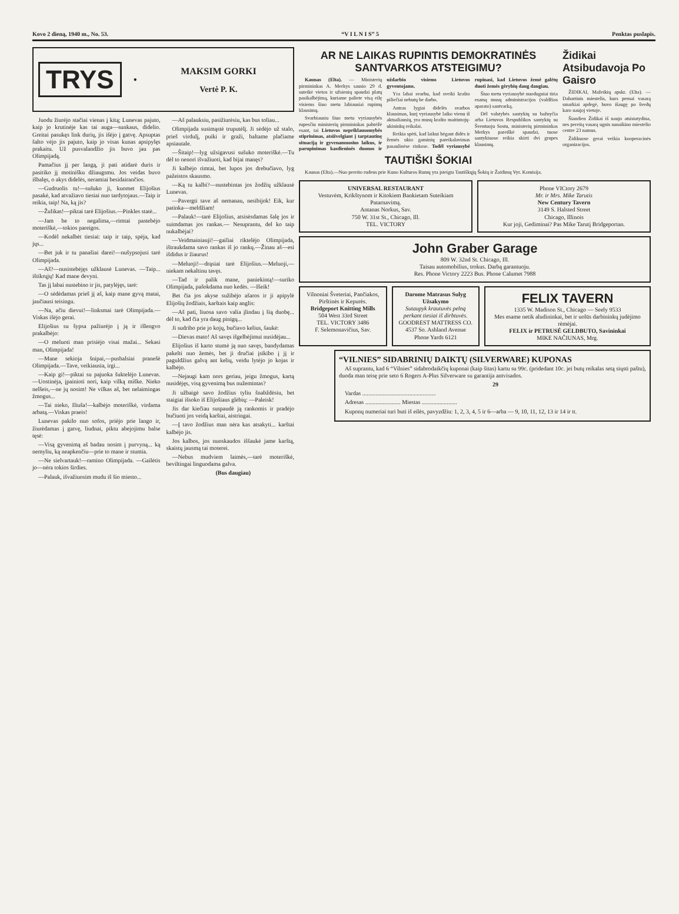Kovo 2 dieną, 1940 m., No. 53. “V I L N I S” 5 Penktas puslapis.
TRYS ●
MAKSIM GORKI
Vertė P. K.
Juodu žiurėjo stačiai vienas į kitą; Lunevas pajuto, kaip jo krutinėje kas tai auga—sunkaus, didelio. Greitai pasukęs link durių, jis išėjo į gatvę. Apsuptas šalto vėjo jis pajuto, kaip jo visas kunas apsipylęs prakaitu. Už pusvalandžio jis buvo jau pas Olimpijadą.
Pamačius jį per langą, ji pati atidarė duris ir pasitiko jį motinišku džiaugsmu. Jos veidas buvo išbalęs, o akys didelės, neramiai besidairančios.
—Gudruolis tu!—sušuko ji, kuomet Elijošius pasakė, kad atvažiavo tiesiai nuo tardytojaus.—Taip ir reikia, taip! Na, ką jis?
—Žulikas!—piktai tarė Elijošius.—Pinkles statė...
—Jam be to negalima,—rimtai pastebėjo moteriškė,—tokios pareigos.
—Kodėl nekalbėt tiesiai: taip ir taip, spėja, kad jųs...
—Bet juk ir tu panašiai darei!—nušypsojusi tarė Olimpijada.
—Aš?—nusistebėjęs užklausė Lunevas. —Taip... ištikrųjų! Kad mane devyni.
Tas jį labai nustebino ir jis, patylėjęs, tarė:
—O sėdėdamas prieš jį aš, kaip mane gyvą matai, jaučiausi teisingu.
—Na, ačiu dievui!—linksmai tarė Olimpijada.—Viskas išėjo gerai.
Elijošius su šypsa pažiurėjo į ją ir išlengvo prakalbėjo:
—O meluoti man prisiėjo visai mažai... Sekasi man, Olimpijada!
—Mane sekioja šnipai,—pusbalsiai pranešė Olimpijada.—Tave, veikiausia, irgi...
—Kaip gi!—piktai su pajuoka šuktelėjo Lunevas.—Uostinėja, įpainioti nori, kaip vilką miške. Nieko nelšeis,—ne jų nosim! Ne vilkas aš, bet nelaimingas žmogus...
—Tai nieko, Iliuša!—kalbėjo moteriškė, virdama arbatą.—Viskas praeis!
Lunevas pakilo nuo sofos, priėjo prie lango ir, žiurėdamas į gatvę, liudnai, piktu abejojimu balse tęsė:
—Visą gyvenimą aš badau nosim į purvyną... ką nemyliu, ką neapkenčiu—prie to mane ir stumia.
—Ne sielvartauk!—ramino Olimpijada. —Gailėtis jo—nėra tokios širdies.
—Palauk, išvažiuosim mudu iš šio miesto...
—Aš palauksiu, pasižiurėsiu, kas bus toliau...
Olimpijada susimąstė truputėlį. Ji sėdėjo už stalo, prieš virdulį, puiki ir graži, baltame plačiame apsiautale.
—Šitaip!—lyg užsigavusi sušuko moteriškė.—Tu dėl to nenori išvažiuoti, kad bijai manęs?
Ji kalbėjo rimtai, bet lupos jos drebučiavo, lyg pažeistos skausmo.
—Ką tu kalbi?—nustebintas jos žodžių užklausė Lunevas.
—Pavergti tave aš nemanau, nesibijok! Eik, kur patinka—meldžiam!
—Palauk!—tarė Elijošius, atsisėsdamas šalę jos ir suimdamas jos rankas.— Nesuprantu, del ko taip nukalbėjai?
—Veidmainiauji!—gailiai riktelėjo Olimpijada, ištraukdama savo rankas iš jo rankų.—Žinau aš—esi išdidus ir žiaurus!
—Meluoji!—drąsiai tarė Elijošius.—Meluoji,—niekam nekaltinu tavęs.
—Tad ir palik mane, paniekintą!—suriko Olimpijada, pašokdama nuo kedės. —Išeik!
Bet čia jos akyse sužibėjo ašaros ir ji apipylė Elijošių žodžiais, karštais kaip anglis:
—Aš pati, liuosa savo valia įlindau į šią duobę... dėl to, kad čia yra daug pinigų...
Ji sudribo prie jo kojų, bučiavo kelius, šaukė:
—Dievas mato! Aš savęs išgelbėjimui nusidėjau...
Elijošius iš karto stumė ją nuo savęs, bandydamas pakelti nuo žemės, bet ji dručiai įsikibo į jį ir paguldžius galvą ant kelių, veidu lytėjo jo kojas ir kalbėjo.
—Nejaugi kam nors geriau, jeigu žmogus, kartą nusidėjęs, visą gyvenimą bus nužemintas?
Ji užbaigė savo žodžius tyliu šnabždėsiu, bet staigiai išsoko iš Elijošiaus glėbių: —Paleisk!
Jis dar kiečiau suspaudė ją rankomis ir pradėjo bučiuoti jos veidą karštai, aistringai.
—Į tavo žodžius man nėra kas atsakyti... karštai kalbėjo jis.
Jos kalbos, jos nuoskaudos iššaukė jame karštą, skaistų jausmą tai moterei.
—Nebus mudviem laimės,—tarė moteriškė, beviltingai linguodama galva.
(Bus daugiau)
AR NE LAIKAS RUPINTIS DEMOKRATINĖS SANTVARKOS ATSTEIGIMU?
Kaunas (Elta). — Ministerių pirmininkas A. Merkys sausio 29 d. suteikė vietos ir užsienių spaudai platų pasikalbėjimą, kuriame paliete visą eilę visiems šiuo metu labiausiai rupimų klausimų.
Svarbiausiu šiuo metu vyriausybės rupesčiu ministerių pirmininkas pabrėžė esant, tai Lietuvos nepriklausomybės stiprinimas, atsižvelgiant į tarptautinę situaciją ir gyvenamuosius laikus, ir parupinimas kasdieninės duonos ir uždarbio visiems Lietuvos gyventojams.
Yra labai svarbu, kad sveiki krašto piliečiai nebutų be darbo.
Antras lygiai didelės svarbos klausimas, kurį vyriausybė laiko vienu iš aktualiausių, yra musų krašto maitintojų-ukininkų reikalai.
Reikia spėti, kad laikui bėgant didės ir žemės ukio gaminių pareikalavimas pasaulinėse rinkose. Todėl vyriausybė rupinasi, kad Lietuvos žemė galėtų duoti žemės gėrybių daug daugiau.
Šiuo metu vyriausybė nuodugniai tiria esamą musų administracijos (valdžios aparato) santvarką.
Dėl valstybės santykių su bažnyčia arba Lietuvos Respublikos santykių su Šventuoju Sostu, ministerių pirmininkas Merkys pareiškė spaudai, tuose santykiuose reikia skirti dvi grupes klausimų.
Židikai Atsibudavoja Po Gaisro
ŽIDIKAI, Mažeikių apskr. (Elta). — Dabartinis miestelis, kurs pernai vasarą smarkiai apdegė, buvo išaugę po švedų karo naujoj vietoje.
Šiandien Židikai iš naujo atsistatydina, nes pereitą vasarą ugnis sunaikino miestelio centre 23 namus.
Židikuose gerai veikia kooperacinės organizacijos.
TAUTIŠKI ŠOKIAI
Kaunas (Elta).—Nuo pereito rudens prie Kuno Kulturos Rumų yra įsteigta Tautiškųjų Šokių ir Žaidimų Vyr. Komisija.
UNIVERSAL RESTAURANT
Vestuvėm, Krikštynom ir Kitokiem Bankietam Suteikiam Patarnavimą.
Antanas Norkus, Sav.
750 W. 31st St., Chicago, Ill.
TEL. VICTORY
Phone VICtory 2679
Mr. ir Mrs. Mike Tarutis
New Century Tavern
3149 S. Halsted Street
Chicago, Illinois
Kur joji, Gediminai? Pas Mike Tarutį Bridgeportan.
John Graber Garage
809 W. 32nd St. Chicago, Ill.
Taisau automobilius, trokus. Darbą garantuoju.
Res. Phone Victory 2223 Bus. Phone Calumet 7988
Vilnoniai Šveteriai, Pančiakos, Pirštinės ir Kepurės.
Bridgeport Knitting Mills
504 West 33rd Street
TEL. VICTORY 3486
F. Selemonavičius, Sav.
Darome Matrasus Sulyg Užsakymo
Sutaupyk krautuvės pelną perkant tiesiai iš dirbtuvės.
GOODREST MATTRESS CO.
4537 So. Ashland Avenue
Phone Yards 6121
FELIX TAVERN
1335 W. Madison St., Chicago — Seely 9533
Mes esame netik aludininkai, bet ir uolūs darbininkų judėjimo rėmėjai.
FELIX ir PETRUSĖ GELDBUTO, Savininkai
MIKE NAČIUNAS, Mrg.
“VILNIES” SIDABRINIŲ DAIKTŲ (SILVERWARE) KUPONAS
Aš suprantu, kad 6 “Vilnies” sidabrodaikčių kuponai (kaip šitas) kartu su 99c. (pridedant 10c. jei butų reikalas setą siųsti paštu), duoda man teisę prie seto 6 Rogers A-Plus Silverware su garantija antvisados.
29
Vardas ..................................................
Adresas ........................ Miestas ........................
Kuponų numeriai turi buti iš eilės, pavyzdžiu: 1, 2, 3, 4, 5 ir 6—arba — 9, 10, 11, 12, 13 ir 14 ir tt.